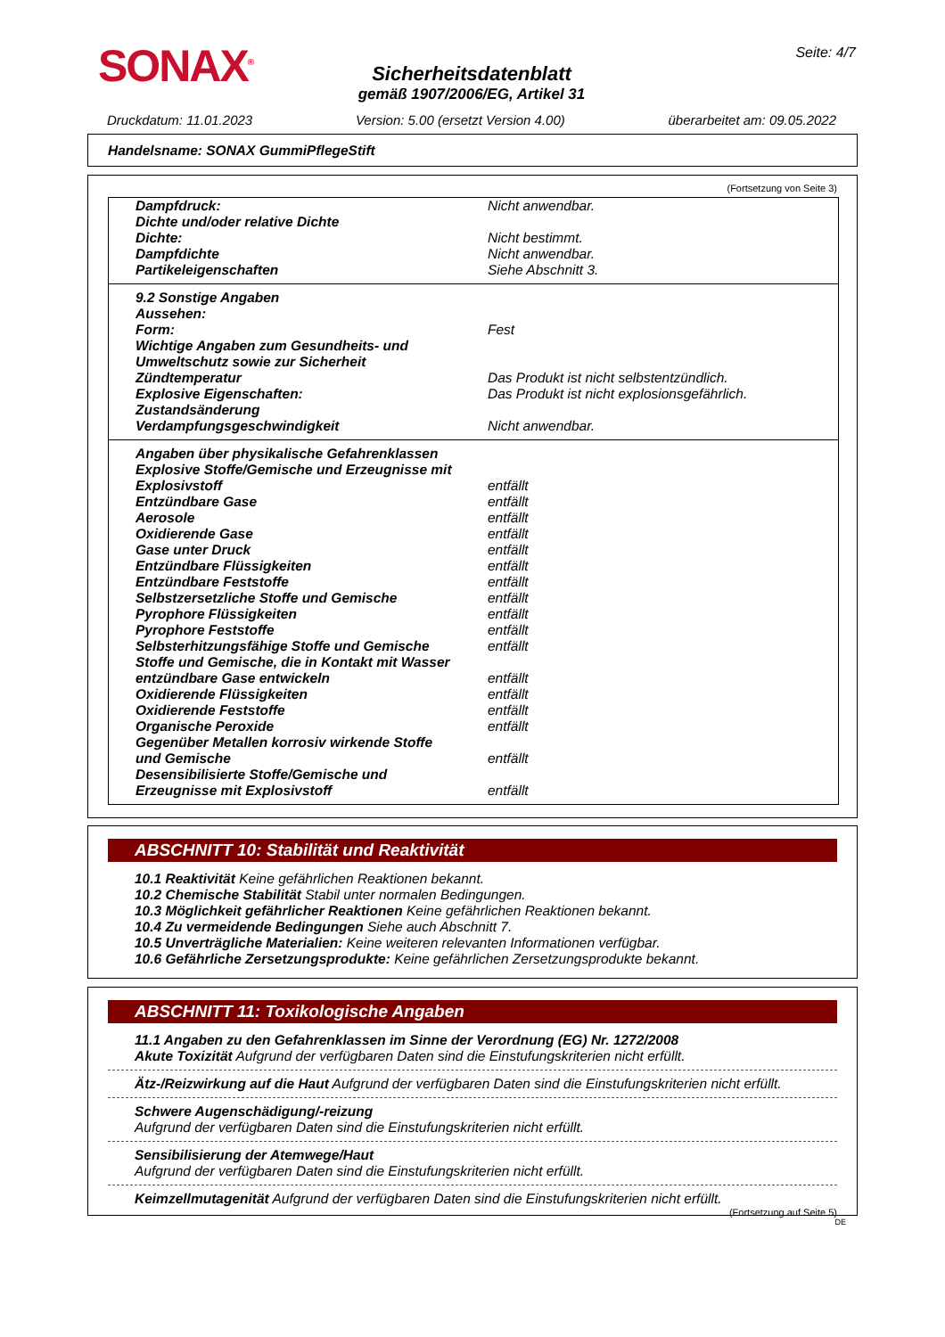SONAX<sup>®</sup> Seite: 4/7
Sicherheitsdatenblatt
gemäß 1907/2006/EG, Artikel 31
Druckdatum: 11.01.2023 Version: 5.00 (ersetzt Version 4.00) überarbeitet am: 09.05.2022
Handelsname: SONAX GummiPflegeStift
(Fortsetzung von Seite 3)
| Dampfdruck: | Nicht anwendbar. |
| Dichte und/oder relative Dichte | |
| Dichte: | Nicht bestimmt. |
| Dampfdichte | Nicht anwendbar. |
| Partikeleigenschaften | Siehe Abschnitt 3. |
| 9.2 Sonstige Angaben | |
| Aussehen: | |
| Form: | Fest |
| Wichtige Angaben zum Gesundheits- und Umweltschutz sowie zur Sicherheit | |
| Zündtemperatur | Das Produkt ist nicht selbstentzündlich. |
| Explosive Eigenschaften: | Das Produkt ist nicht explosionsgefährlich. |
| Zustandsänderung | |
| Verdampfungsgeschwindigkeit | Nicht anwendbar. |
| Angaben über physikalische Gefahrenklassen | |
| Explosive Stoffe/Gemische und Erzeugnisse mit Explosivstoff | entfällt |
| Entzündbare Gase | entfällt |
| Aerosole | entfällt |
| Oxidierende Gase | entfällt |
| Gase unter Druck | entfällt |
| Entzündbare Flüssigkeiten | entfällt |
| Entzündbare Feststoffe | entfällt |
| Selbstzersetzliche Stoffe und Gemische | entfällt |
| Pyrophore Flüssigkeiten | entfällt |
| Pyrophore Feststoffe | entfällt |
| Selbsterhitzungsfähige Stoffe und Gemische | entfällt |
| Stoffe und Gemische, die in Kontakt mit Wasser entzündbare Gase entwickeln | entfällt |
| Oxidierende Flüssigkeiten | entfällt |
| Oxidierende Feststoffe | entfällt |
| Organische Peroxide | entfällt |
| Gegenüber Metallen korrosiv wirkende Stoffe und Gemische | entfällt |
| Desensibilisierte Stoffe/Gemische und Erzeugnisse mit Explosivstoff | entfällt |
ABSCHNITT 10: Stabilität und Reaktivität
10.1 Reaktivität Keine gefährlichen Reaktionen bekannt.
10.2 Chemische Stabilität Stabil unter normalen Bedingungen.
10.3 Möglichkeit gefährlicher Reaktionen Keine gefährlichen Reaktionen bekannt.
10.4 Zu vermeidende Bedingungen Siehe auch Abschnitt 7.
10.5 Unverträgliche Materialien: Keine weiteren relevanten Informationen verfügbar.
10.6 Gefährliche Zersetzungsprodukte: Keine gefährlichen Zersetzungsprodukte bekannt.
ABSCHNITT 11: Toxikologische Angaben
11.1 Angaben zu den Gefahrenklassen im Sinne der Verordnung (EG) Nr. 1272/2008
Akute Toxizität Aufgrund der verfügbaren Daten sind die Einstufungskriterien nicht erfüllt.
Ätz-/Reizwirkung auf die Haut Aufgrund der verfügbaren Daten sind die Einstufungskriterien nicht erfüllt.
Schwere Augenschädigung/-reizung
Aufgrund der verfügbaren Daten sind die Einstufungskriterien nicht erfüllt.
Sensibilisierung der Atemwege/Haut
Aufgrund der verfügbaren Daten sind die Einstufungskriterien nicht erfüllt.
Keimzellmutagenität Aufgrund der verfügbaren Daten sind die Einstufungskriterien nicht erfüllt.
(Fortsetzung auf Seite 5)
DE